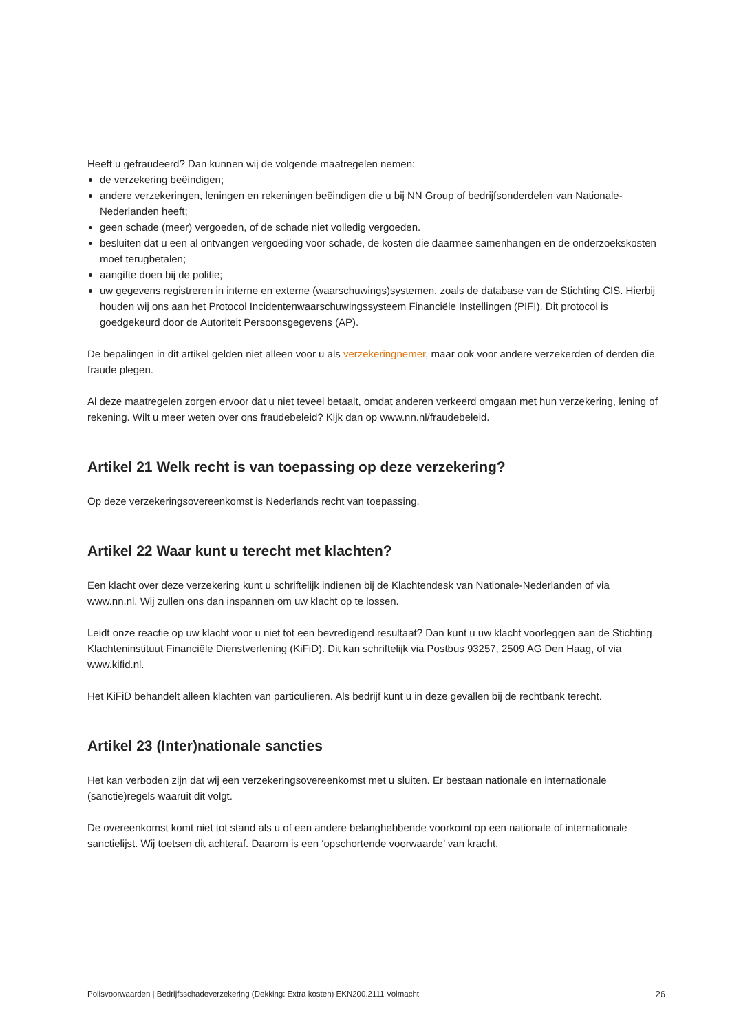Heeft u gefraudeerd? Dan kunnen wij de volgende maatregelen nemen:
de verzekering beëindigen;
andere verzekeringen, leningen en rekeningen beëindigen die u bij NN Group of bedrijfsonderdelen van Nationale-Nederlanden heeft;
geen schade (meer) vergoeden, of de schade niet volledig vergoeden.
besluiten dat u een al ontvangen vergoeding voor schade, de kosten die daarmee samenhangen en de onderzoekskosten moet terugbetalen;
aangifte doen bij de politie;
uw gegevens registreren in interne en externe (waarschuwings)systemen, zoals de database van de Stichting CIS. Hierbij houden wij ons aan het Protocol Incidentenwaarschuwingssysteem Financiële Instellingen (PIFI). Dit protocol is goedgekeurd door de Autoriteit Persoonsgegevens (AP).
De bepalingen in dit artikel gelden niet alleen voor u als verzekeringnemer, maar ook voor andere verzekerden of derden die fraude plegen.
Al deze maatregelen zorgen ervoor dat u niet teveel betaalt, omdat anderen verkeerd omgaan met hun verzekering, lening of rekening. Wilt u meer weten over ons fraudebeleid? Kijk dan op www.nn.nl/fraudebeleid.
Artikel 21 Welk recht is van toepassing op deze verzekering?
Op deze verzekeringsovereenkomst is Nederlands recht van toepassing.
Artikel 22 Waar kunt u terecht met klachten?
Een klacht over deze verzekering kunt u schriftelijk indienen bij de Klachtendesk van Nationale-Nederlanden of via www.nn.nl. Wij zullen ons dan inspannen om uw klacht op te lossen.
Leidt onze reactie op uw klacht voor u niet tot een bevredigend resultaat? Dan kunt u uw klacht voorleggen aan de Stichting Klachteninstituut Financiële Dienstverlening (KiFiD). Dit kan schriftelijk via Postbus 93257, 2509 AG Den Haag, of via www.kifid.nl.
Het KiFiD behandelt alleen klachten van particulieren. Als bedrijf kunt u in deze gevallen bij de rechtbank terecht.
Artikel 23 (Inter)nationale sancties
Het kan verboden zijn dat wij een verzekeringsovereenkomst met u sluiten. Er bestaan nationale en internationale (sanctie)regels waaruit dit volgt.
De overeenkomst komt niet tot stand als u of een andere belanghebbende voorkomt op een nationale of internationale sanctielijst. Wij toetsen dit achteraf. Daarom is een ‘opschortende voorwaarde’ van kracht.
Polisvoorwaarden | Bedrijfsschadeverzekering (Dekking: Extra kosten) EKN200.2111 Volmacht 26